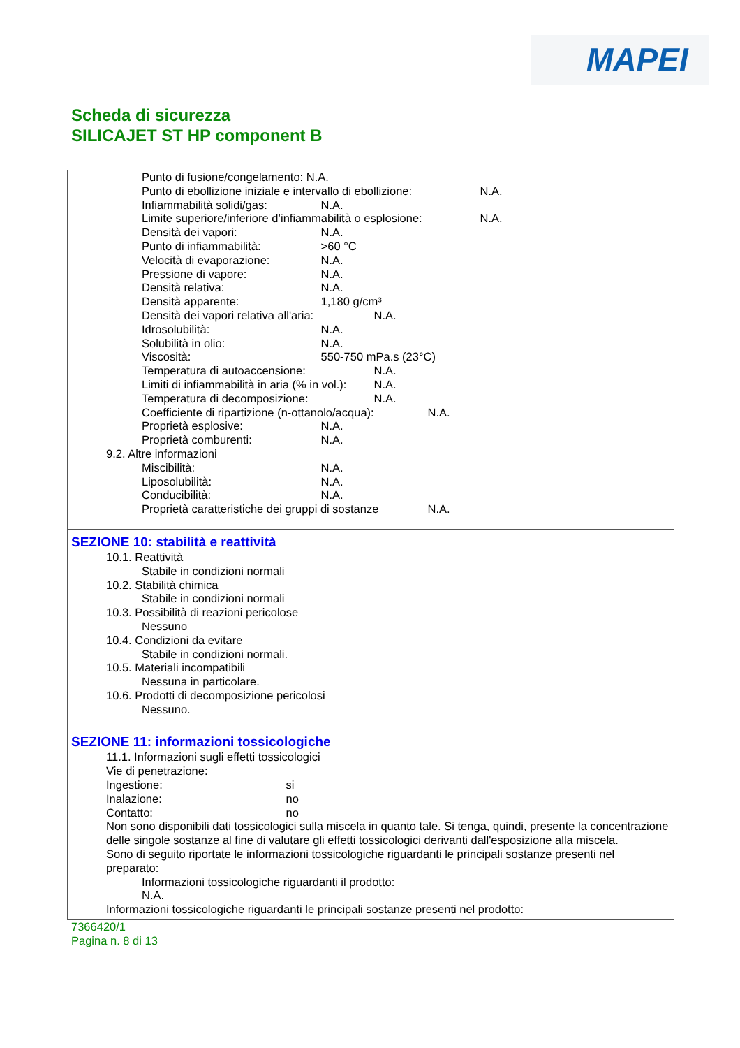MAPEI
Scheda di sicurezza
SILICAJET ST HP component B
Punto di fusione/congelamento: N.A.
Punto di ebollizione iniziale e intervallo di ebollizione: N.A.
Infiammabilità solidi/gas: N.A.
Limite superiore/inferiore d’infiammabilità o esplosione: N.A.
Densità dei vapori: N.A.
Punto di infiammabilità: >60 °C
Velocità di evaporazione: N.A.
Pressione di vapore: N.A.
Densità relativa: N.A.
Densità apparente: 1,180 g/cm³
Densità dei vapori relativa all'aria: N.A.
Idrosolubilità: N.A.
Solubilità in olio: N.A.
Viscosità: 550-750 mPa.s (23°C)
Temperatura di autoaccensione: N.A.
Limiti di infiammabilità in aria (% in vol.): N.A.
Temperatura di decomposizione: N.A.
Coefficiente di ripartizione (n-ottanolo/acqua): N.A.
Proprietà esplosive: N.A.
Proprietà comburenti: N.A.
9.2. Altre informazioni
Miscibilità: N.A.
Liposolubilità: N.A.
Conducibilità: N.A.
Proprietà caratteristiche dei gruppi di sostanze N.A.
SEZIONE 10: stabilità e reattività
10.1. Reattività
Stabile in condizioni normali
10.2. Stabilità chimica
Stabile in condizioni normali
10.3. Possibilità di reazioni pericolose
Nessuno
10.4. Condizioni da evitare
Stabile in condizioni normali.
10.5. Materiali incompatibili
Nessuna in particolare.
10.6. Prodotti di decomposizione pericolosi
Nessuno.
SEZIONE 11: informazioni tossicologiche
11.1. Informazioni sugli effetti tossicologici
Vie di penetrazione:
Ingestione: si
Inalazione: no
Contatto: no
Non sono disponibili dati tossicologici sulla miscela in quanto tale. Si tenga, quindi, presente la concentrazione delle singole sostanze al fine di valutare gli effetti tossicologici derivanti dall'esposizione alla miscela.
Sono di seguito riportate le informazioni tossicologiche riguardanti le principali sostanze presenti nel preparato:
Informazioni tossicologiche riguardanti il prodotto:
N.A.
Informazioni tossicologiche riguardanti le principali sostanze presenti nel prodotto:
7366420/1
Pagina n. 8 di 13